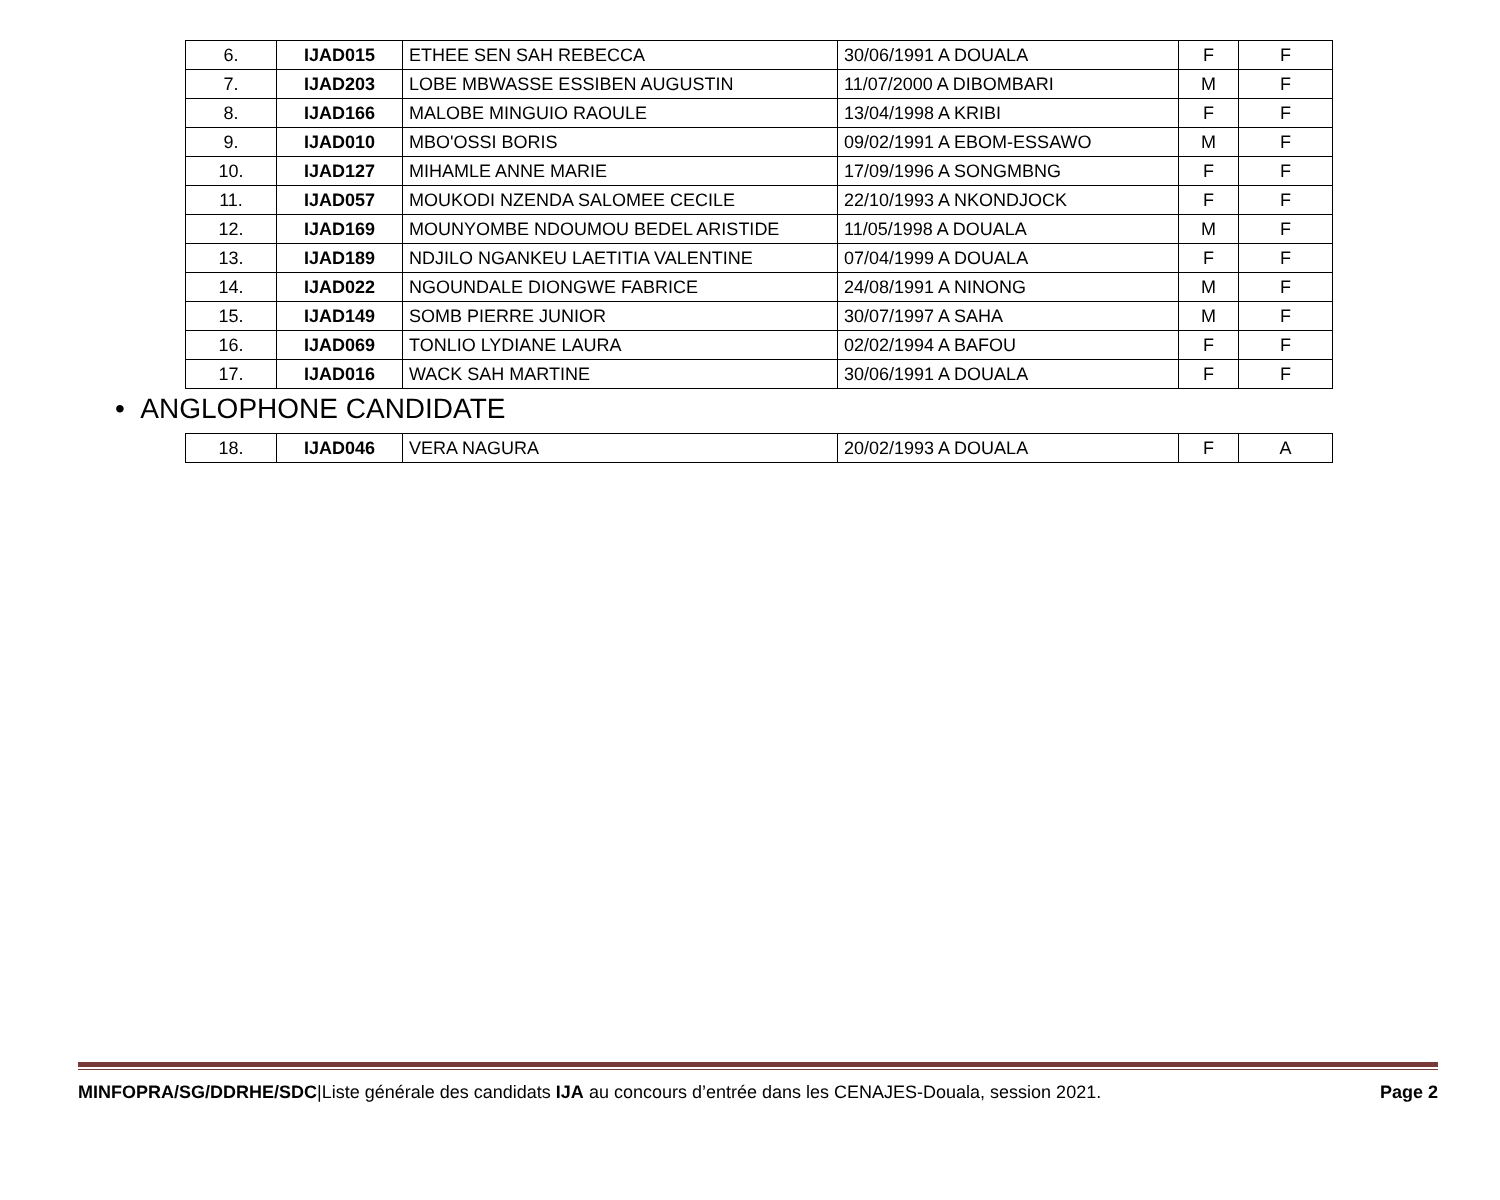| 6. | IJAD015 | ETHEE SEN SAH REBECCA | 30/06/1991 A DOUALA | F | F |
| 7. | IJAD203 | LOBE MBWASSE ESSIBEN AUGUSTIN | 11/07/2000 A DIBOMBARI | M | F |
| 8. | IJAD166 | MALOBE MINGUIO RAOULE | 13/04/1998 A KRIBI | F | F |
| 9. | IJAD010 | MBO'OSSI BORIS | 09/02/1991 A EBOM-ESSAWO | M | F |
| 10. | IJAD127 | MIHAMLE ANNE MARIE | 17/09/1996 A SONGMBNG | F | F |
| 11. | IJAD057 | MOUKODI NZENDA SALOMEE CECILE | 22/10/1993 A NKONDJOCK | F | F |
| 12. | IJAD169 | MOUNYOMBE NDOUMOU BEDEL ARISTIDE | 11/05/1998 A DOUALA | M | F |
| 13. | IJAD189 | NDJILO NGANKEU LAETITIA VALENTINE | 07/04/1999 A DOUALA | F | F |
| 14. | IJAD022 | NGOUNDALE DIONGWE FABRICE | 24/08/1991 A NINONG | M | F |
| 15. | IJAD149 | SOMB PIERRE JUNIOR | 30/07/1997 A SAHA | M | F |
| 16. | IJAD069 | TONLIO LYDIANE LAURA | 02/02/1994 A BAFOU | F | F |
| 17. | IJAD016 | WACK SAH MARTINE | 30/06/1991 A DOUALA | F | F |
• ANGLOPHONE CANDIDATE
| 18. | IJAD046 | VERA NAGURA | 20/02/1993 A DOUALA | F | A |
MINFOPRA/SG/DDRHE/SDC|Liste générale des candidats IJA au concours d’entrée dans les CENAJES-Douala, session 2021. Page 2